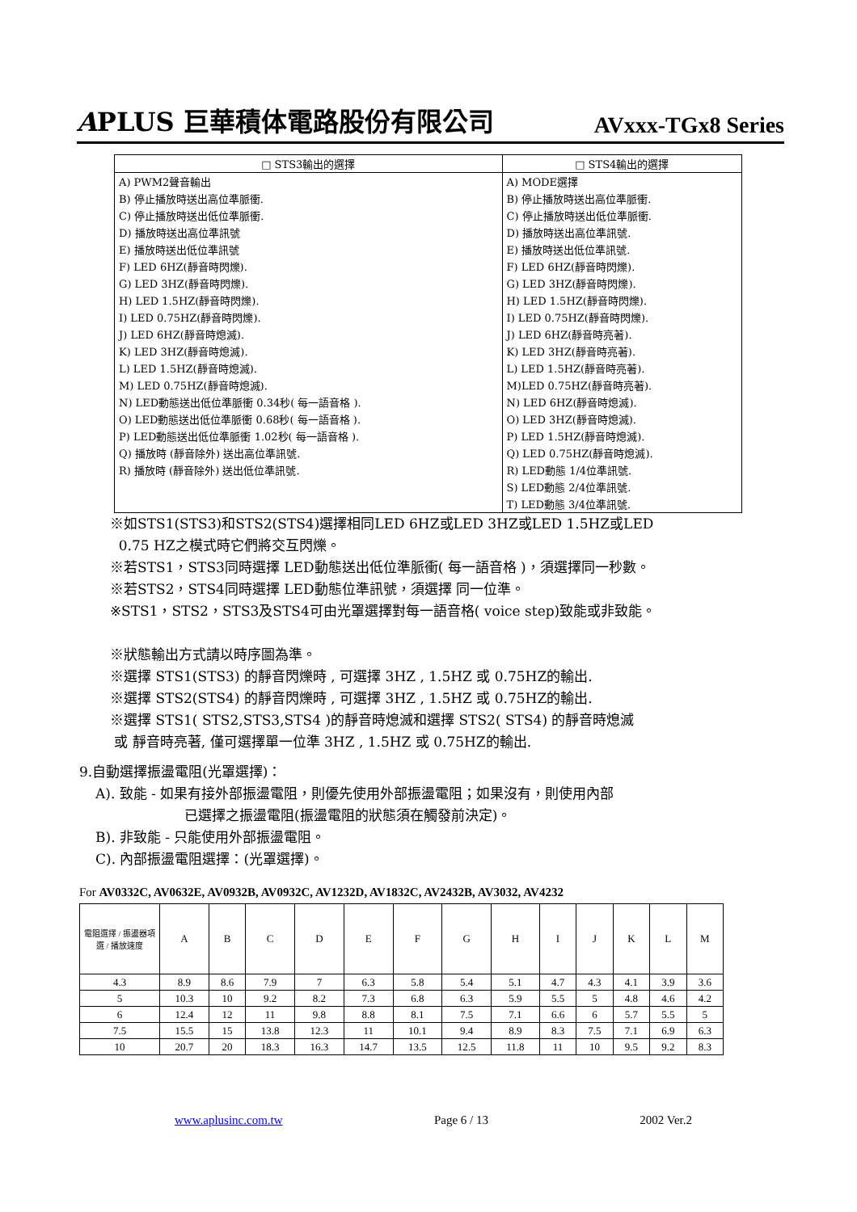APLUS 巨華積体電路股份有限公司 AVxxx-TGx8 Series
| □ STS3輸出的選擇 | □ STS4輸出的選擇 |
| --- | --- |
| A) PWM2聲音輸出 | A) MODE選擇 |
| B) 停止播放時送出高位準脈衝. | B) 停止播放時送出高位準脈衝. |
| C) 停止播放時送出低位準脈衝. | C) 停止播放時送出低位準脈衝. |
| D) 播放時送出高位準訊號 | D) 播放時送出高位準訊號. |
| E) 播放時送出低位準訊號 | E) 播放時送出低位準訊號. |
| F) LED 6HZ(靜音時閃爍). | F) LED 6HZ(靜音時閃爍). |
| G) LED 3HZ(靜音時閃爍). | G) LED 3HZ(靜音時閃爍). |
| H) LED 1.5HZ(靜音時閃爍). | H) LED 1.5HZ(靜音時閃爍). |
| I) LED 0.75HZ(靜音時閃爍). | I) LED 0.75HZ(靜音時閃爍). |
| J) LED 6HZ(靜音時熄滅). | J) LED 6HZ(靜音時亮著). |
| K) LED 3HZ(靜音時熄滅). | K) LED 3HZ(靜音時亮著). |
| L) LED 1.5HZ(靜音時熄滅). | L) LED 1.5HZ(靜音時亮著). |
| M) LED 0.75HZ(靜音時熄滅). | M)LED 0.75HZ(靜音時亮著). |
| N) LED動態送出低位準脈衝 0.34秒( 每一語音格 ). | N) LED 6HZ(靜音時熄滅). |
| O) LED動態送出低位準脈衝 0.68秒( 每一語音格 ). | O) LED 3HZ(靜音時熄滅). |
| P) LED動態送出低位準脈衝 1.02秒( 每一語音格 ). | P) LED 1.5HZ(靜音時熄滅). |
| Q) 播放時 (靜音除外) 送出高位準訊號. | Q) LED 0.75HZ(靜音時熄滅). |
| R) 播放時 (靜音除外) 送出低位準訊號. | R) LED動態 1/4位準訊號. |
| | S) LED動態 2/4位準訊號. |
| | T) LED動態 3/4位準訊號. |
※如STS1(STS3)和STS2(STS4)選擇相同LED 6HZ或LED 3HZ或LED 1.5HZ或LED
0.75 HZ之模式時它們將交互閃爍。
※若STS1，STS3同時選擇 LED動態送出低位準脈衝( 每一語音格 )，須選擇同一秒數。
※若STS2，STS4同時選擇 LED動態位準訊號，須選擇 同一位準。
※STS1，STS2，STS3及STS4可由光罩選擇對每一語音格( voice step)致能或非致能。
※狀態輸出方式請以時序圖為準。
※選擇 STS1(STS3) 的靜音閃爍時 , 可選擇 3HZ , 1.5HZ 或 0.75HZ的輸出.
※選擇 STS2(STS4) 的靜音閃爍時 , 可選擇 3HZ , 1.5HZ 或 0.75HZ的輸出.
※選擇 STS1( STS2,STS3,STS4 )的靜音時熄滅和選擇 STS2( STS4) 的靜音時熄滅
或 靜音時亮著, 僅可選擇單一位準 3HZ , 1.5HZ 或 0.75HZ的輸出.
9.自動選擇振盪電阻(光罩選擇)：
A). 致能 - 如果有接外部振盪電阻，則優先使用外部振盪電阻；如果沒有，則使用內部
已選擇之振盪電阻(振盪電阻的狀態須在觸發前決定)。
B). 非致能 - 只能使用外部振盪電阻。
C). 內部振盪電阻選擇：(光罩選擇)。
For AV0332C, AV0632E, AV0932B, AV0932C, AV1232D, AV1832C, AV2432B, AV3032, AV4232
| 電阻選擇 / 振盪器項選 / 播放速度 | A | B | C | D | E | F | G | H | I | J | K | L | M |
| --- | --- | --- | --- | --- | --- | --- | --- | --- | --- | --- | --- | --- | --- |
| 4.3 | 8.9 | 8.6 | 7.9 | 7 | 6.3 | 5.8 | 5.4 | 5.1 | 4.7 | 4.3 | 4.1 | 3.9 | 3.6 |
| 5 | 10.3 | 10 | 9.2 | 8.2 | 7.3 | 6.8 | 6.3 | 5.9 | 5.5 | 5 | 4.8 | 4.6 | 4.2 |
| 6 | 12.4 | 12 | 11 | 9.8 | 8.8 | 8.1 | 7.5 | 7.1 | 6.6 | 6 | 5.7 | 5.5 | 5 |
| 7.5 | 15.5 | 15 | 13.8 | 12.3 | 11 | 10.1 | 9.4 | 8.9 | 8.3 | 7.5 | 7.1 | 6.9 | 6.3 |
| 10 | 20.7 | 20 | 18.3 | 16.3 | 14.7 | 13.5 | 12.5 | 11.8 | 11 | 10 | 9.5 | 9.2 | 8.3 |
www.aplusinc.com.tw Page 6 / 13 2002 Ver.2